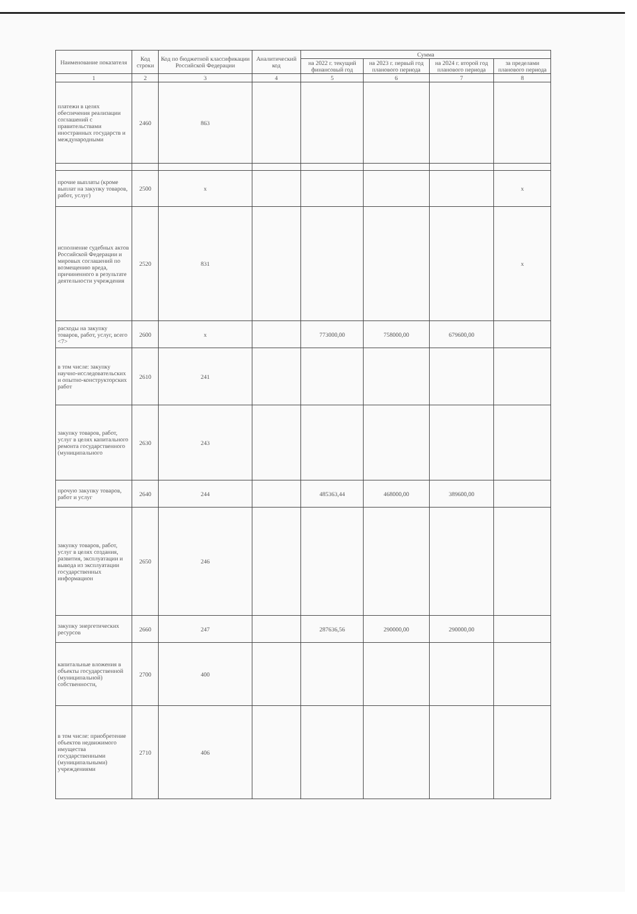| Наименование показателя | Код строки | Код по бюджетной классификации Российской Федерации | Аналитический код | Сумма | | | |
| --- | --- | --- | --- | --- | --- | --- | --- |
| | | | | на 2022 г. текущий финансовый год | на 2023 г. первый год планового периода | на 2024 г. второй год планового периода | за пределами планового периода |
| 1 | 2 | 3 | 4 | 5 | 6 | 7 | 8 |
| платежи в целях обеспечения реализации соглашений с правительствами иностранных государств и международными | 2460 | 863 | | | | | |
| прочие выплаты (кроме выплат на закупку товаров, работ, услуг) | 2500 | x | | | | | x |
| исполнение судебных актов Российской Федерации и мировых соглашений по возмещению вреда, причиненного в результате деятельности учреждения | 2520 | 831 | | | | | x |
| расходы на закупку товаров, работ, услуг, всего <7> | 2600 | x | | 773000,00 | 758000,00 | 679600,00 | |
| в том числе: закупку научно-исследовательских и опытно-конструкторских работ | 2610 | 241 | | | | | |
| закупку товаров, работ, услуг в целях капитального ремонта государственного (муниципального | 2630 | 243 | | | | | |
| прочую закупку товаров, работ и услуг | 2640 | 244 | | 485363,44 | 468000,00 | 389600,00 | |
| закупку товаров, работ, услуг в целях создания, развития, эксплуатации и вывода из эксплуатации государственных информацион | 2650 | 246 | | | | | |
| закупку энергетических ресурсов | 2660 | 247 | | 287636,56 | 290000,00 | 290000,00 | |
| капитальные вложения в объекты государственной (муниципальной) собственности, | 2700 | 400 | | | | | |
| в том числе: приобретение объектов недвижимого имущества государственными (муниципальными) учреждениями | 2710 | 406 | | | | | |